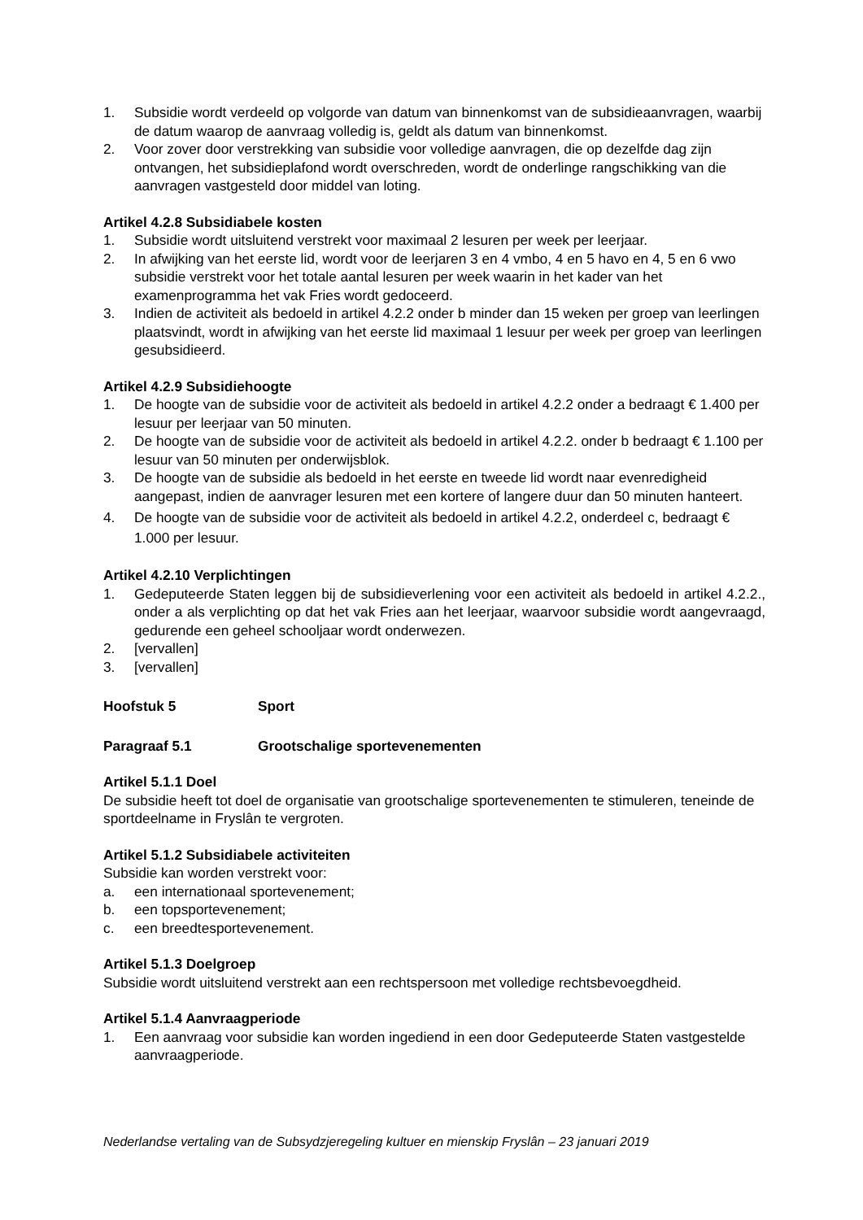1. Subsidie wordt verdeeld op volgorde van datum van binnenkomst van de subsidieaanvragen, waarbij de datum waarop de aanvraag volledig is, geldt als datum van binnenkomst.
2. Voor zover door verstrekking van subsidie voor volledige aanvragen, die op dezelfde dag zijn ontvangen, het subsidieplafond wordt overschreden, wordt de onderlinge rangschikking van die aanvragen vastgesteld door middel van loting.
Artikel 4.2.8 Subsidiabele kosten
1. Subsidie wordt uitsluitend verstrekt voor maximaal 2 lesuren per week per leerjaar.
2. In afwijking van het eerste lid, wordt voor de leerjaren 3 en 4 vmbo, 4 en 5 havo en 4, 5 en 6 vwo subsidie verstrekt voor het totale aantal lesuren per week waarin in het kader van het examenprogramma het vak Fries wordt gedoceerd.
3. Indien de activiteit als bedoeld in artikel 4.2.2 onder b minder dan 15 weken per groep van leerlingen plaatsvindt, wordt in afwijking van het eerste lid maximaal 1 lesuur per week per groep van leerlingen gesubsidieerd.
Artikel 4.2.9 Subsidiehoogte
1. De hoogte van de subsidie voor de activiteit als bedoeld in artikel 4.2.2 onder a bedraagt € 1.400 per lesuur per leerjaar van 50 minuten.
2. De hoogte van de subsidie voor de activiteit als bedoeld in artikel 4.2.2. onder b bedraagt € 1.100 per lesuur van 50 minuten per onderwijsblok.
3. De hoogte van de subsidie als bedoeld in het eerste en tweede lid wordt naar evenredigheid aangepast, indien de aanvrager lesuren met een kortere of langere duur dan 50 minuten hanteert.
4. De hoogte van de subsidie voor de activiteit als bedoeld in artikel 4.2.2, onderdeel c, bedraagt € 1.000 per lesuur.
Artikel 4.2.10 Verplichtingen
1. Gedeputeerde Staten leggen bij de subsidieverlening voor een activiteit als bedoeld in artikel 4.2.2., onder a als verplichting op dat het vak Fries aan het leerjaar, waarvoor subsidie wordt aangevraagd, gedurende een geheel schooljaar wordt onderwezen.
2. [vervallen]
3. [vervallen]
Hoofstuk 5 Sport
Paragraaf 5.1 Grootschalige sportevenementen
Artikel 5.1.1 Doel
De subsidie heeft tot doel de organisatie van grootschalige sportevenementen te stimuleren, teneinde de sportdeelname in Fryslân te vergroten.
Artikel 5.1.2 Subsidiabele activiteiten
Subsidie kan worden verstrekt voor:
a. een internationaal sportevenement;
b. een topsportevenement;
c. een breedtesportevenement.
Artikel 5.1.3 Doelgroep
Subsidie wordt uitsluitend verstrekt aan een rechtspersoon met volledige rechtsbevoegdheid.
Artikel 5.1.4 Aanvraagperiode
1. Een aanvraag voor subsidie kan worden ingediend in een door Gedeputeerde Staten vastgestelde aanvraagperiode.
Nederlandse vertaling van de Subsydzjeregeling kultuer en mienskip Fryslân – 23 januari 2019